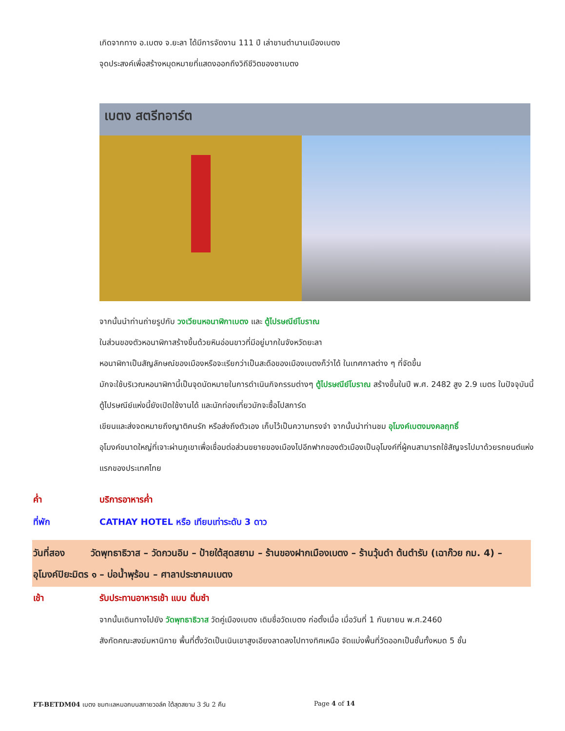เกิดจากทาง อ.เบตง จ.ยะลา ได้มีการจัดงาน 111 ปี เล่าขานตำนานเมืองเบตง
จุดประสงค์เพื่อสร้างหมุดหมายที่แสดงออกถึงวิถีชีวิตของชาเบตง
เบตง สตรีทอาร์ต
จากนั้นนำท่านถ่ายรูปกับ วงเวียนหอนาฬิกาเบตง และ ตู้ไปรษณีย์โบราณ
ในส่วนของตัวหอนาฬิกาสร้างขึ้นด้วยหินอ่อนขาวที่มีอยู่มากในจังหวัดยะลา
หอนาฬิกาเป็นสัญลักษณ์ของเมืองหรือจะเรียกว่าเป็นสะดือของเมืองเบตงก็ว่าได้ ในเทศกาลต่าง ๆ ที่จัดขึ้น
มักจะใช้บริเวณหอนาฬิกานี้เป็นจุดนัดหมายในการดำเนินกิจกรรมต่างๆ ตู้ไปรษณีย์โบราณ สร้างขึ้นในปี พ.ศ. 2482 สูง 2.9 เมตร ในปัจจุบันนี้ตู้ไปรษณีย์แห่งนี้ยังเปิดใช้งานได้ และนักท่องเที่ยวมักจะซื้อโปสการ์ด
เขียนและส่งจดหมายถึงญาติคนรัก หรือส่งถึงตัวเอง เก็บไว้เป็นความทรงจำ จากนั้นนำท่านชม อุโมงค์เบตงมงคลฤทธิ์
อุโมงค์ขนาดใหญ่ที่เจาะผ่านภูเขาเพื่อเชื่อมต่อส่วนขยายของเมืองไปอีกฟากของตัวเมืองเป็นอุโมงค์ที่ผู้คนสามารถใช้สัญจรไปมาด้วยรถยนต์แห่งแรกของประเทศไทย
ค่ำ บริการอาหารค่ำ
ที่พัก CATHAY HOTEL หรือ เทียบเท่าระดับ 3 ดาว
วันที่สอง วัดพุทธาธิวาส – วัดกวนอิม – ป้ายใต้สุดสยาม – ร้านของฝากเมืองเบตง – ร้านวุ้นดำ ต้นตำรับ (เฉาก๊วย กม. 4) – อุโมงค์ปิยะมิตร ๑ – บ่อน้ำพุร้อน – ศาลาประชาคมเบตง
เช้า รับประทานอาหารเช้า แบบ ติ่มซำ
จากนั้นเดินทางไปยัง วัดพุทธาธิวาส วัดคู่เมืองเบตง เดิมชื่อวัดเบตง ก่อตั้งเมื่อ เมื่อวันที่ 1 กันยายน พ.ศ.2460
สังกัดคณะสงฆ์มหานิกาย พื้นที่ตั้งวัดเป็นเนินเขาสูงเอียงลาดลงไปทางทิศเหนือ จัดแบ่งพื้นที่วัดออกเป็นชั้นทั้งหมด 5 ชั้น
FT-BETDM04 เบตง ชมทะเลหมอกบนสกายวอล์ค ใต้สุดสยาม 3 วัน 2 คืน Page 4 of 14